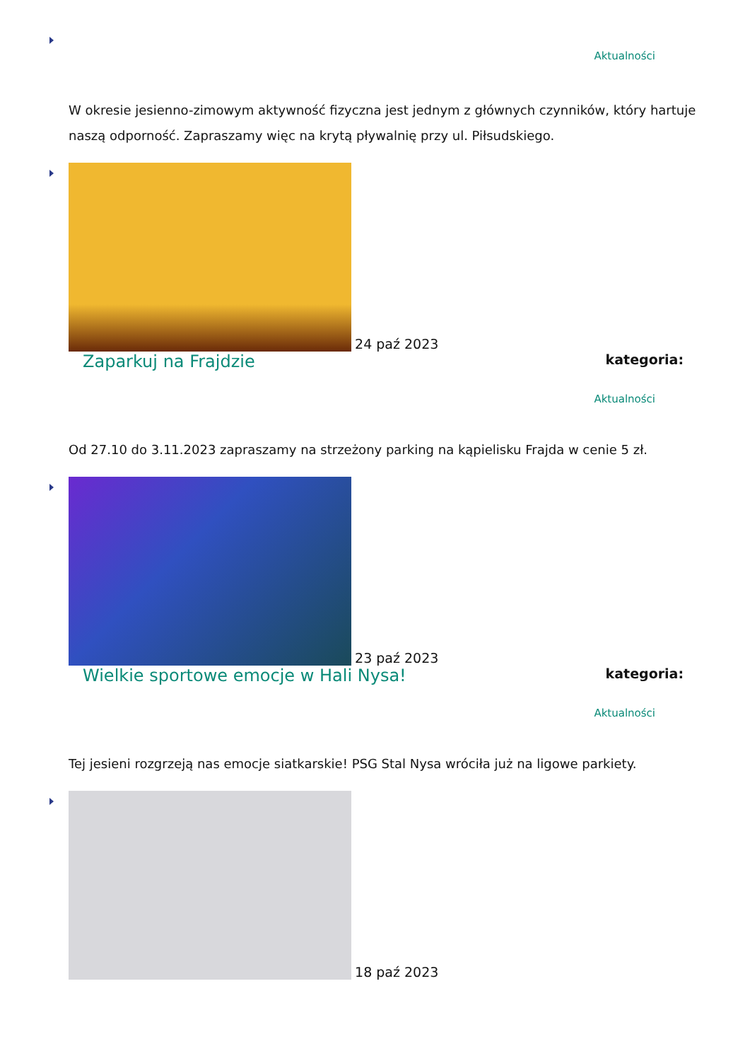Aktualności
W okresie jesienno-zimowym aktywność fizyczna jest jednym z głównych czynników, który hartuje naszą odporność. Zapraszamy więc na krytą pływalnię przy ul. Piłsudskiego.
24 paź 2023
kategoria: Zaparkuj na Frajdzie
Aktualności
Od 27.10 do 3.11.2023 zapraszamy na strzeżony parking na kąpielisku Frajda w cenie 5 zł.
23 paź 2023
kategoria: Wielkie sportowe emocje w Hali Nysa!
Aktualności
Tej jesieni rozgrzeją nas emocje siatkarskie! PSG Stal Nysa wróciła już na ligowe parkiety.
18 paź 2023